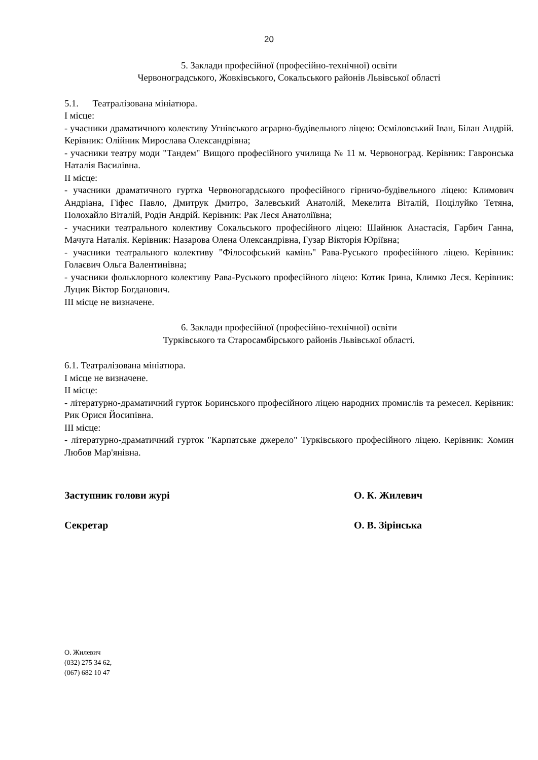20
5. Заклади професійної (професійно-технічної) освіти
Червоноградського, Жовківського, Сокальського районів Львівської області
5.1. Театралізована мініатюра.
І місце:
- учасники драматичного колективу Угнівського аграрно-будівельного ліцею: Осміловський Іван, Білан Андрій. Керівник: Олійник Мирослава Олександрівна;
- учасники театру моди "Тандем" Вищого професійного училища № 11 м. Червоноград. Керівник: Гавронська Наталія Василівна.
ІІ місце:
- учасники драматичного гуртка Червоногардського професійного гірничо-будівельного ліцею: Климович Андріана, Гіфес Павло, Дмитрук Дмитро, Залевський Анатолій, Мекелита Віталій, Поцілуйко Тетяна, Полохайло Віталій, Родін Андрій. Керівник: Рак Леся Анатоліївна;
- учасники театрального колективу Сокальського професійного ліцею: Шайнюк Анастасія, Гарбич Ганна, Мачуга Наталія. Керівник: Назарова Олена Олександрівна, Гузар Вікторія Юріївна;
- учасники театрального колективу "Філософський камінь" Рава-Руського професійного ліцею. Керівник: Голаєвич Ольга Валентинівна;
- учасники фольклорного колективу Рава-Руського професійного ліцею: Котик Ірина, Климко Леся. Керівник: Луцик Віктор Богданович.
ІІІ місце не визначене.
6. Заклади професійної (професійно-технічної) освіти
Турківського та Старосамбірського районів Львівської області.
6.1. Театралізована мініатюра.
І місце не визначене.
ІІ місце:
- літературно-драматичний гурток Боринського професійного ліцею народних промислів та ремесел. Керівник: Рик Орися Йосипівна.
ІІІ місце:
- літературно-драматичний гурток "Карпатське джерело" Турківського професійного ліцею. Керівник: Хомин Любов Мар'янівна.
Заступник голови журі О. К. Жилевич
Секретар О. В. Зірінська
О. Жилевич
(032) 275 34 62,
(067) 682 10 47